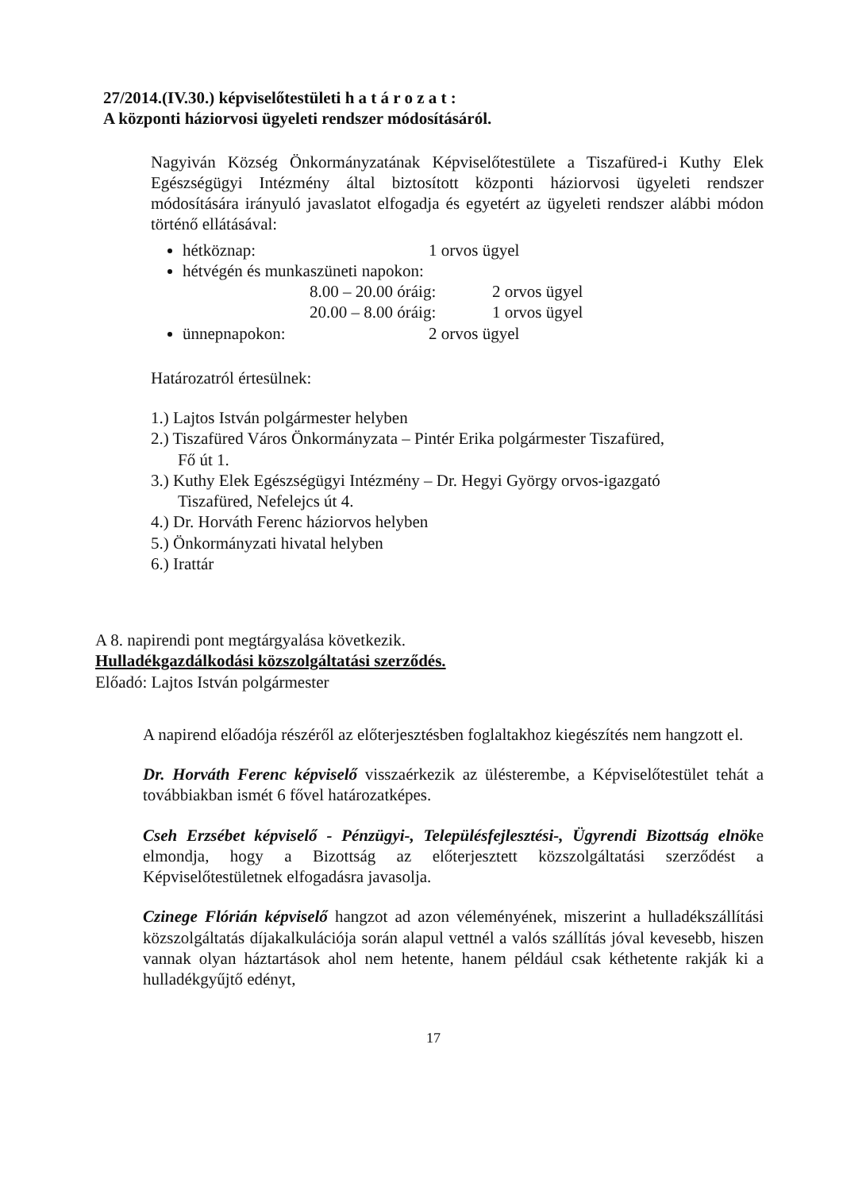27/2014.(IV.30.) képviselőtestületi h a t á r o z a t :
A központi háziorvosi ügyeleti rendszer módosításáról.
Nagyiván Község Önkormányzatának Képviselőtestülete a Tiszafüred-i Kuthy Elek Egészségügyi Intézmény által biztosított központi háziorvosi ügyeleti rendszer módosítására irányuló javaslatot elfogadja és egyetért az ügyeleti rendszer alábbi módon történő ellátásával:
hétköznap: 1 orvos ügyel
hétvégén és munkaszüneti napokon:
8.00 – 20.00 óráig: 2 orvos ügyel
20.00 – 8.00 óráig: 1 orvos ügyel
ünnepnapokon: 2 orvos ügyel
Határozatról értesülnek:
1.) Lajtos István polgármester helyben
2.) Tiszafüred Város Önkormányzata – Pintér Erika polgármester Tiszafüred,
Fő út 1.
3.) Kuthy Elek Egészségügyi Intézmény – Dr. Hegyi György orvos-igazgató
Tiszafüred, Nefelejcs út 4.
4.) Dr. Horváth Ferenc háziorvos helyben
5.) Önkormányzati hivatal helyben
6.) Irattár
A 8. napirendi pont megtárgyalása következik.
Hulladékgazdálkodási közszolgáltatási szerződés.
Előadó: Lajtos István polgármester
A napirend előadója részéről az előterjesztésben foglaltakhoz kiegészítés nem hangzott el.
Dr. Horváth Ferenc képviselő visszaérkezik az ülésterembe, a Képviselőtestület tehát a továbbiakban ismét 6 fővel határozatképes.
Cseh Erzsébet képviselő - Pénzügyi-, Településfejlesztési-, Ügyrendi Bizottság elnöke elmondja, hogy a Bizottság az előterjesztett közszolgáltatási szerződést a Képviselőtestületnek elfogadásra javasolja.
Czinege Flórián képviselő hangzot ad azon véleményének, miszerint a hulladékszállítási közszolgáltatás díjakalkulációja során alapul vettnél a valós szállítás jóval kevesebb, hiszen vannak olyan háztartások ahol nem hetente, hanem például csak kéthetente rakják ki a hulladékgyűjtő edényt,
17